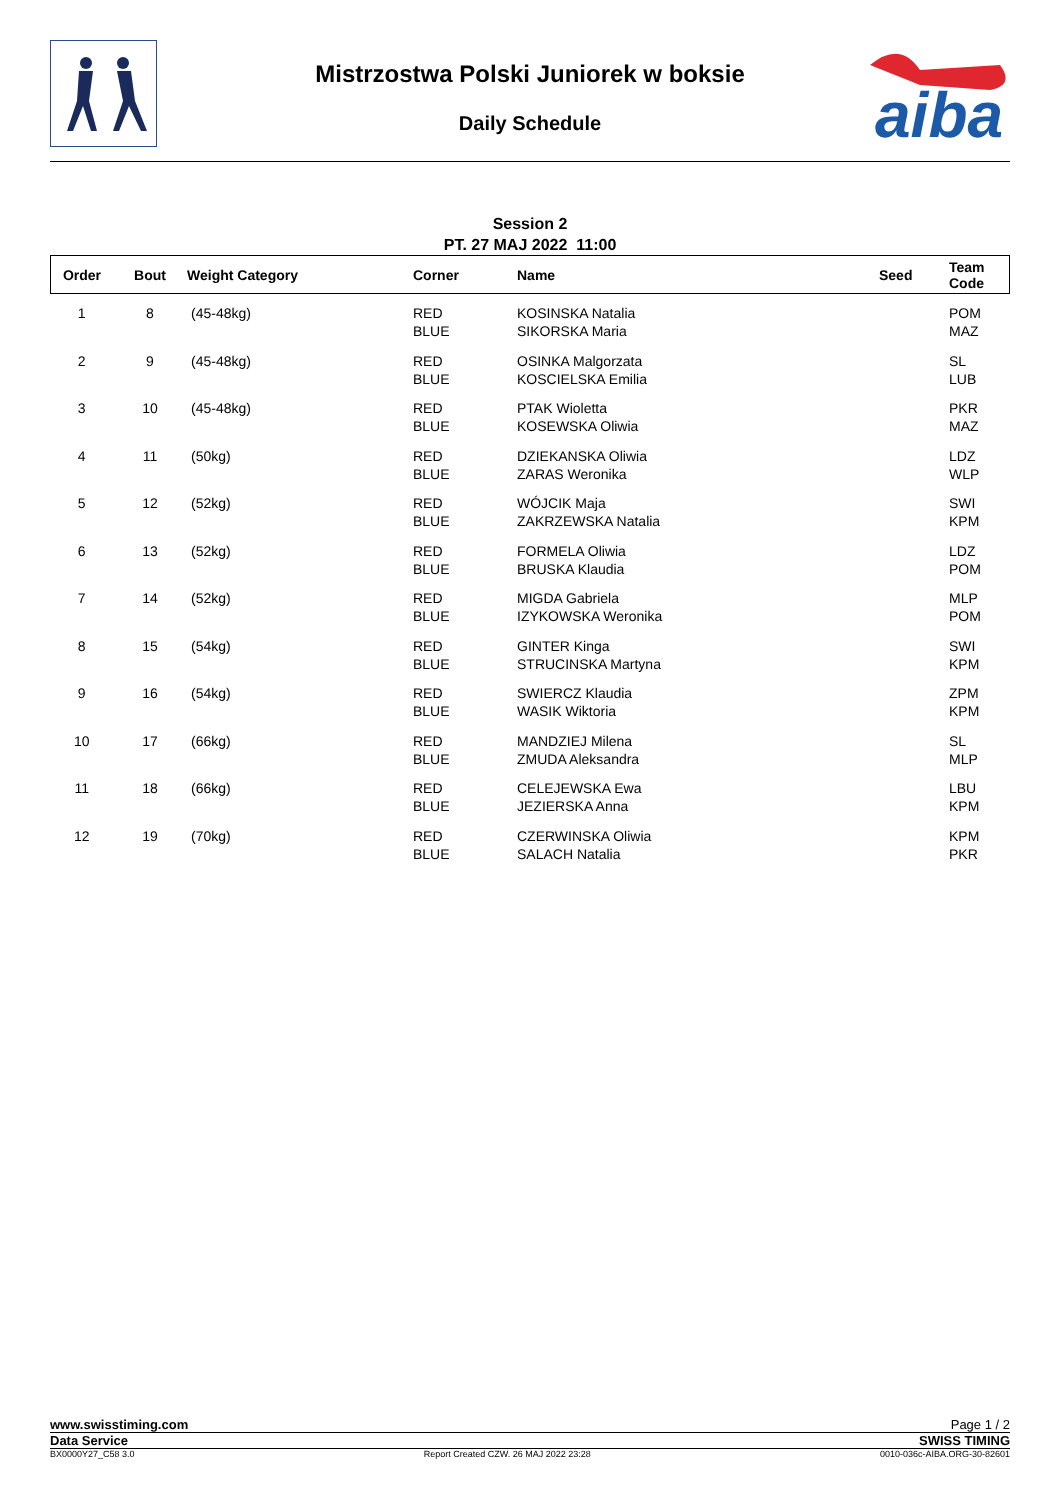aiba
Mistrzostwa Polski Juniorek w boksie
Daily Schedule
Session 2
PT. 27 MAJ 2022 11:00
| Order | Bout | Weight Category | Corner | Name | Seed | Team Code |
| --- | --- | --- | --- | --- | --- | --- |
| 1 | 8 | (45-48kg) | RED BLUE | KOSINSKA Natalia SIKORSKA Maria | | POM MAZ |
| 2 | 9 | (45-48kg) | RED BLUE | OSINKA Malgorzata KOSCIELSKA Emilia | | SL LUB |
| 3 | 10 | (45-48kg) | RED BLUE | PTAK Wioletta KOSEWSKA Oliwia | | PKR MAZ |
| 4 | 11 | (50kg) | RED BLUE | DZIEKANSKA Oliwia ZARAS Weronika | | LDZ WLP |
| 5 | 12 | (52kg) | RED BLUE | WÓJCIK Maja ZAKRZEWSKA Natalia | | SWI KPM |
| 6 | 13 | (52kg) | RED BLUE | FORMELA Oliwia BRUSKA Klaudia | | LDZ POM |
| 7 | 14 | (52kg) | RED BLUE | MIGDA Gabriela IZYKOWSKA Weronika | | MLP POM |
| 8 | 15 | (54kg) | RED BLUE | GINTER Kinga STRUCINSKA Martyna | | SWI KPM |
| 9 | 16 | (54kg) | RED BLUE | SWIERCZ Klaudia WASIK Wiktoria | | ZPM KPM |
| 10 | 17 | (66kg) | RED BLUE | MANDZIEJ Milena ZMUDA Aleksandra | | SL MLP |
| 11 | 18 | (66kg) | RED BLUE | CELEJEWSKA Ewa JEZIERSKA Anna | | LBU KPM |
| 12 | 19 | (70kg) | RED BLUE | CZERWINSKA Oliwia SALACH Natalia | | KPM PKR |
www.swisstiming.com Page 1 / 2
Data Service SWISS TIMING
BX0000Y27_C58 3.0 Report Created CZW. 26 MAJ 2022 23:28 0010-036c-AIBA.ORG-30-82601